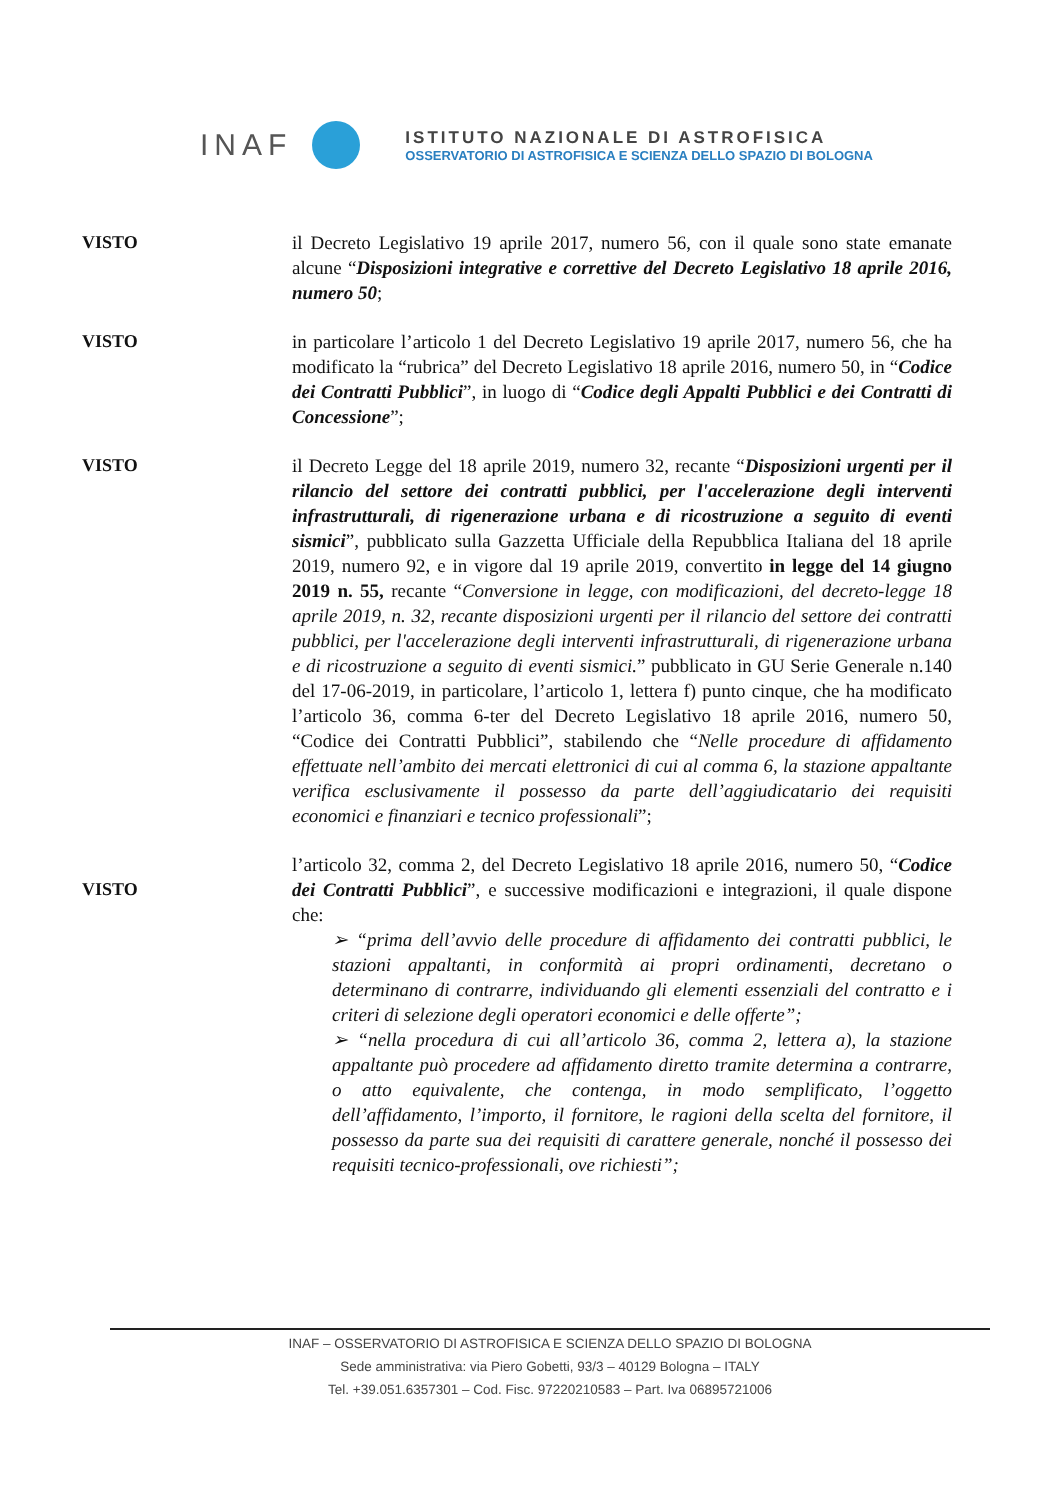INAF
ISTITUTO NAZIONALE DI ASTROFISICA
OSSERVATORIO DI ASTROFISICA E SCIENZA DELLO SPAZIO DI BOLOGNA
VISTO
il Decreto Legislativo 19 aprile 2017, numero 56, con il quale sono state emanate alcune “Disposizioni integrative e correttive del Decreto Legislativo 18 aprile 2016, numero 50;
VISTO
in particolare l’articolo 1 del Decreto Legislativo 19 aprile 2017, numero 56, che ha modificato la “rubrica” del Decreto Legislativo 18 aprile 2016, numero 50, in “Codice dei Contratti Pubblici”, in luogo di “Codice degli Appalti Pubblici e dei Contratti di Concessione”;
VISTO
il Decreto Legge del 18 aprile 2019, numero 32, recante “Disposizioni urgenti per il rilancio del settore dei contratti pubblici, per l'accelerazione degli interventi infrastrutturali, di rigenerazione urbana e di ricostruzione a seguito di eventi sismici”, pubblicato sulla Gazzetta Ufficiale della Repubblica Italiana del 18 aprile 2019, numero 92, e in vigore dal 19 aprile 2019, convertito in legge del 14 giugno 2019 n. 55, recante “Conversione in legge, con modificazioni, del decreto-legge 18 aprile 2019, n. 32, recante disposizioni urgenti per il rilancio del settore dei contratti pubblici, per l'accelerazione degli interventi infrastrutturali, di rigenerazione urbana e di ricostruzione a seguito di eventi sismici.” pubblicato in GU Serie Generale n.140 del 17-06-2019, in particolare, l’articolo 1, lettera f) punto cinque, che ha modificato l’articolo 36, comma 6-ter del Decreto Legislativo 18 aprile 2016, numero 50, “Codice dei Contratti Pubblici”, stabilendo che “Nelle procedure di affidamento effettuate nell’ambito dei mercati elettronici di cui al comma 6, la stazione appaltante verifica esclusivamente il possesso da parte dell’aggiudicatario dei requisiti economici e finanziari e tecnico professionali”;
VISTO
l’articolo 32, comma 2, del Decreto Legislativo 18 aprile 2016, numero 50, “Codice dei Contratti Pubblici”, e successive modificazioni e integrazioni, il quale dispone che:
➢ “prima dell’avvio delle procedure di affidamento dei contratti pubblici, le stazioni appaltanti, in conformità ai propri ordinamenti, decretano o determinano di contrarre, individuando gli elementi essenziali del contratto e i criteri di selezione degli operatori economici e delle offerte”;
➢ “nella procedura di cui all’articolo 36, comma 2, lettera a), la stazione appaltante può procedere ad affidamento diretto tramite determina a contrarre, o atto equivalente, che contenga, in modo semplificato, l’oggetto dell’affidamento, l’importo, il fornitore, le ragioni della scelta del fornitore, il possesso da parte sua dei requisiti di carattere generale, nonché il possesso dei requisiti tecnico-professionali, ove richiesti”;
INAF – OSSERVATORIO DI ASTROFISICA E SCIENZA DELLO SPAZIO DI BOLOGNA
Sede amministrativa: via Piero Gobetti, 93/3 – 40129 Bologna – ITALY
Tel. +39.051.6357301 – Cod. Fisc. 97220210583 – Part. Iva 06895721006